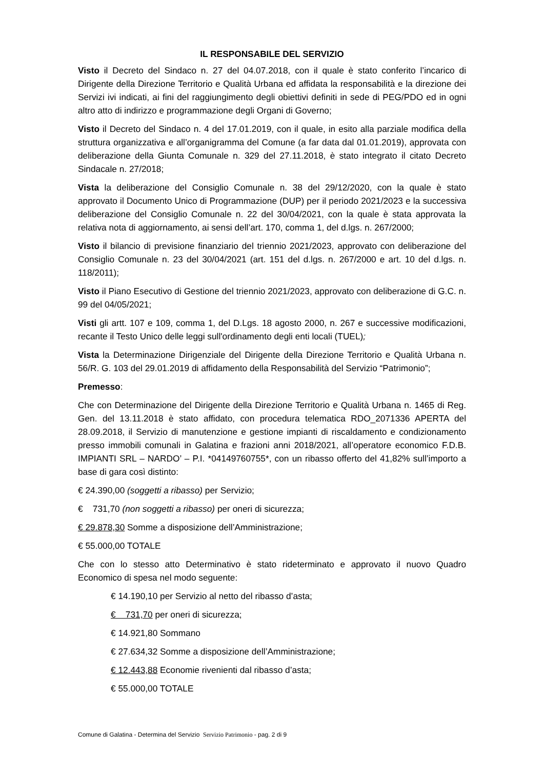IL RESPONSABILE DEL SERVIZIO
Visto il Decreto del Sindaco n. 27 del 04.07.2018, con il quale è stato conferito l’incarico di Dirigente della Direzione Territorio e Qualità Urbana ed affidata la responsabilità e la direzione dei Servizi ivi indicati, ai fini del raggiungimento degli obiettivi definiti in sede di PEG/PDO ed in ogni altro atto di indirizzo e programmazione degli Organi di Governo;
Visto il Decreto del Sindaco n. 4 del 17.01.2019, con il quale, in esito alla parziale modifica della struttura organizzativa e all’organigramma del Comune (a far data dal 01.01.2019), approvata con deliberazione della Giunta Comunale n. 329 del 27.11.2018, è stato integrato il citato Decreto Sindacale n. 27/2018;
Vista la deliberazione del Consiglio Comunale n. 38 del 29/12/2020, con la quale è stato approvato il Documento Unico di Programmazione (DUP) per il periodo 2021/2023 e la successiva deliberazione del Consiglio Comunale n. 22 del 30/04/2021, con la quale è stata approvata la relativa nota di aggiornamento, ai sensi dell’art. 170, comma 1, del d.lgs. n. 267/2000;
Visto il bilancio di previsione finanziario del triennio 2021/2023, approvato con deliberazione del Consiglio Comunale n. 23 del 30/04/2021 (art. 151 del d.lgs. n. 267/2000 e art. 10 del d.lgs. n. 118/2011);
Visto il Piano Esecutivo di Gestione del triennio 2021/2023, approvato con deliberazione di G.C. n. 99 del 04/05/2021;
Visti gli artt. 107 e 109, comma 1, del D.Lgs. 18 agosto 2000, n. 267 e successive modificazioni, recante il Testo Unico delle leggi sull'ordinamento degli enti locali (TUEL);
Vista la Determinazione Dirigenziale del Dirigente della Direzione Territorio e Qualità Urbana n. 56/R. G. 103 del 29.01.2019 di affidamento della Responsabilità del Servizio “Patrimonio”;
Premesso:
Che con Determinazione del Dirigente della Direzione Territorio e Qualità Urbana n. 1465 di Reg. Gen. del 13.11.2018 è stato affidato, con procedura telematica RDO_2071336 APERTA del 28.09.2018, il Servizio di manutenzione e gestione impianti di riscaldamento e condizionamento presso immobili comunali in Galatina e frazioni anni 2018/2021, all’operatore economico F.D.B. IMPIANTI SRL – NARDO’ – P.I. *04149760755*, con un ribasso offerto del 41,82% sull’importo a base di gara così distinto:
€ 24.390,00 (soggetti a ribasso) per Servizio;
€ 731,70 (non soggetti a ribasso) per oneri di sicurezza;
€ 29.878,30 Somme a disposizione dell’Amministrazione;
€ 55.000,00 TOTALE
Che con lo stesso atto Determinativo è stato rideterminato e approvato il nuovo Quadro Economico di spesa nel modo seguente:
€ 14.190,10 per Servizio al netto del ribasso d’asta;
€ 731,70 per oneri di sicurezza;
€ 14.921,80 Sommano
€ 27.634,32 Somme a disposizione dell’Amministrazione;
€ 12.443,88 Economie rivenienti dal ribasso d’asta;
€ 55.000,00 TOTALE
Comune di Galatina - Determina del Servizio Servizio Patrimonio - pag. 2 di 9